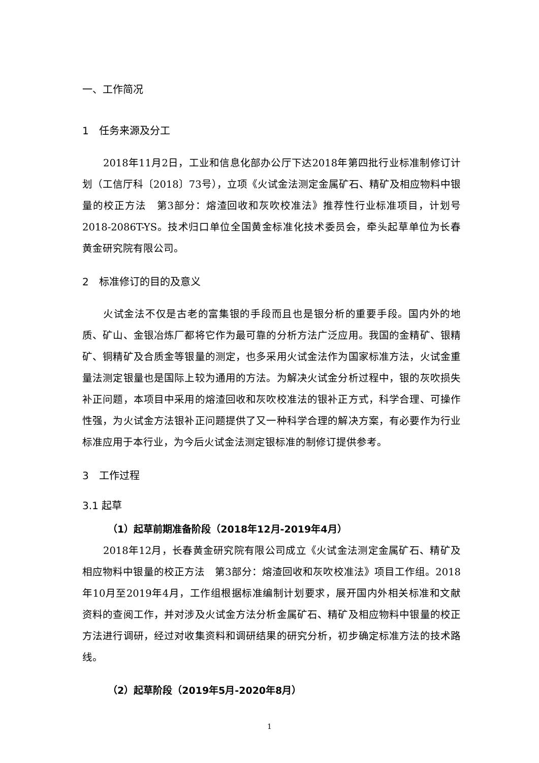一、工作简况
1　任务来源及分工
2018年11月2日，工业和信息化部办公厅下达2018年第四批行业标准制修订计划（工信厅科〔2018〕73号），立项《火试金法测定金属矿石、精矿及相应物料中银量的校正方法　第3部分：熔渣回收和灰吹校准法》推荐性行业标准项目，计划号2018-2086T-YS。技术归口单位全国黄金标准化技术委员会，牵头起草单位为长春黄金研究院有限公司。
2　标准修订的目的及意义
火试金法不仅是古老的富集银的手段而且也是银分析的重要手段。国内外的地质、矿山、金银冶炼厂都将它作为最可靠的分析方法广泛应用。我国的金精矿、银精矿、铜精矿及合质金等银量的测定，也多采用火试金法作为国家标准方法，火试金重量法测定银量也是国际上较为通用的方法。为解决火试金分析过程中，银的灰吹损失补正问题，本项目中采用的熔渣回收和灰吹校准法的银补正方式，科学合理、可操作性强，为火试金方法银补正问题提供了又一种科学合理的解决方案，有必要作为行业标准应用于本行业，为今后火试金法测定银标准的制修订提供参考。
3　工作过程
3.1 起草
（1）起草前期准备阶段（2018年12月-2019年4月）
2018年12月，长春黄金研究院有限公司成立《火试金法测定金属矿石、精矿及相应物料中银量的校正方法　第3部分：熔渣回收和灰吹校准法》项目工作组。2018年10月至2019年4月，工作组根据标准编制计划要求，展开国内外相关标准和文献资料的查阅工作，并对涉及火试金方法分析金属矿石、精矿及相应物料中银量的校正方法进行调研，经过对收集资料和调研结果的研究分析，初步确定标准方法的技术路线。
（2）起草阶段（2019年5月-2020年8月）
1